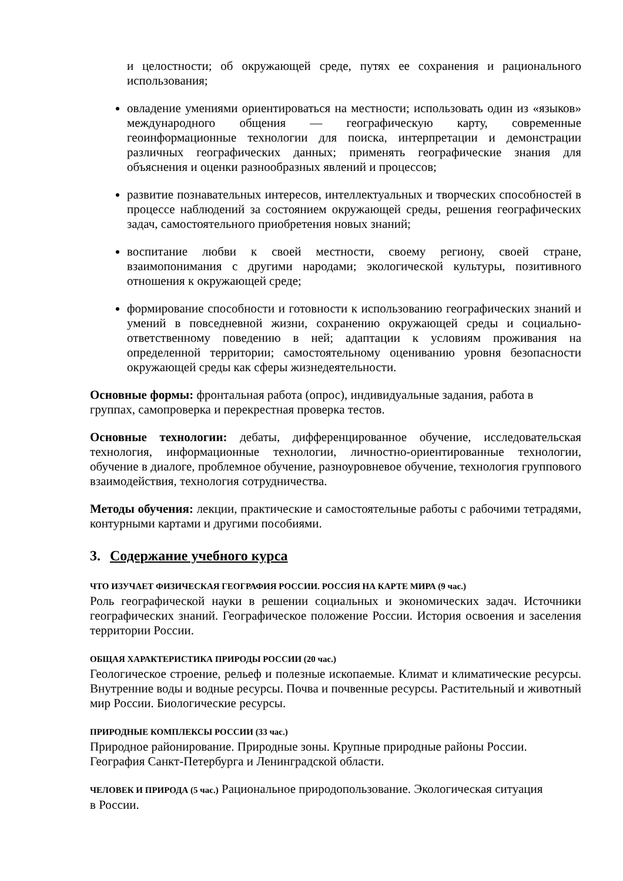и целостности; об окружающей среде, путях ее сохранения и рационального использования;
овладение умениями ориентироваться на местности; использовать один из «языков» международного общения — географическую карту, современные геоинформационные технологии для поиска, интерпретации и демонстрации различных географических данных; применять географические знания для объяснения и оценки разнообразных явлений и процессов;
развитие познавательных интересов, интеллектуальных и творческих способностей в процессе наблюдений за состоянием окружающей среды, решения географических задач, самостоятельного приобретения новых знаний;
воспитание любви к своей местности, своему региону, своей стране, взаимопонимания с другими народами; экологической культуры, позитивного отношения к окружающей среде;
формирование способности и готовности к использованию географических знаний и умений в повседневной жизни, сохранению окружающей среды и социально-ответственному поведению в ней; адаптации к условиям проживания на определенной территории; самостоятельному оцениванию уровня безопасности окружающей среды как сферы жизнедеятельности.
Основные формы: фронтальная работа (опрос), индивидуальные задания, работа в
группах, самопроверка и перекрестная проверка тестов.
Основные технологии: дебаты, дифференцированное обучение, исследовательская технология, информационные технологии, личностно-ориентированные технологии, обучение в диалоге, проблемное обучение, разноуровневое обучение, технология группового взаимодействия, технология сотрудничества.
Методы обучения: лекции, практические и самостоятельные работы с рабочими тетрадями, контурными картами и другими пособиями.
3. Содержание учебного курса
ЧТО ИЗУЧАЕТ ФИЗИЧЕСКАЯ ГЕОГРАФИЯ РОССИИ. РОССИЯ НА КАРТЕ МИРА (9 час.)
Роль географической науки в решении социальных и экономических задач. Источники географических знаний. Географическое положение России. История освоения и заселения территории России.
ОБЩАЯ ХАРАКТЕРИСТИКА ПРИРОДЫ РОССИИ (20 час.)
Геологическое строение, рельеф и полезные ископаемые. Климат и климатические ресурсы. Внутренние воды и водные ресурсы. Почва и почвенные ресурсы. Растительный и животный мир России. Биологические ресурсы.
ПРИРОДНЫЕ КОМПЛЕКСЫ РОССИИ (33 час.)
Природное районирование. Природные зоны. Крупные природные районы России.
География Санкт-Петербурга и Ленинградской области.
ЧЕЛОВЕК И ПРИРОДА (5 час.) Рациональное природопользование. Экологическая ситуация
в России.